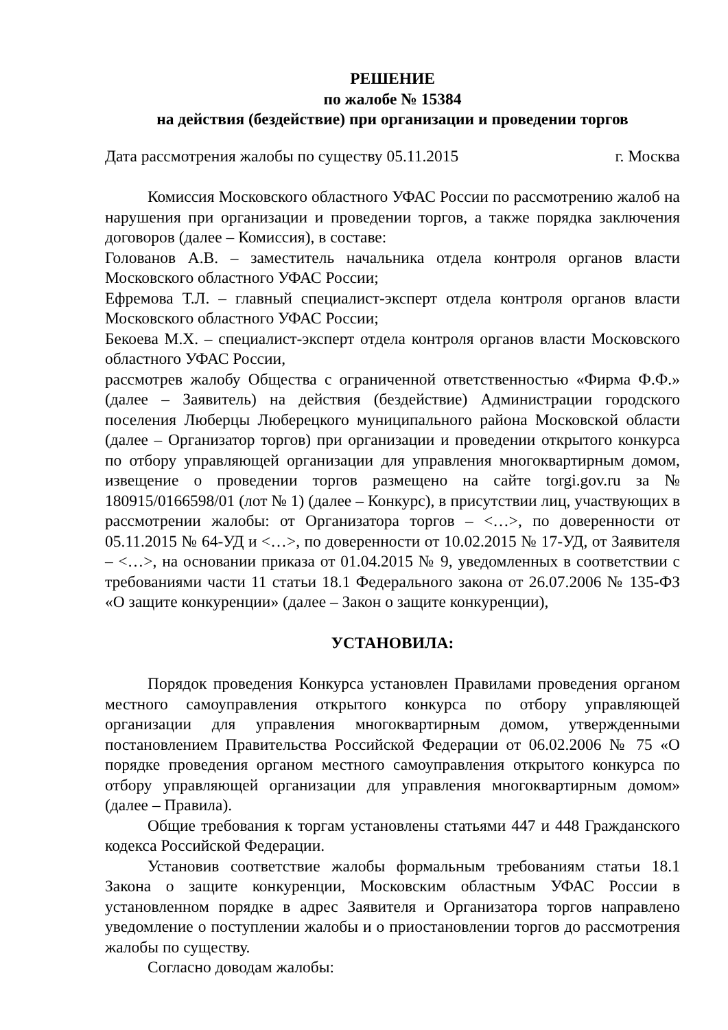РЕШЕНИЕ
по жалобе № 15384
на действия (бездействие) при организации и проведении торгов
Дата рассмотрения жалобы по существу 05.11.2015 г. Москва
Комиссия Московского областного УФАС России по рассмотрению жалоб на нарушения при организации и проведении торгов, а также порядка заключения договоров (далее – Комиссия), в составе:
Голованов А.В. – заместитель начальника отдела контроля органов власти Московского областного УФАС России;
Ефремова Т.Л. – главный специалист-эксперт отдела контроля органов власти Московского областного УФАС России;
Бекоева М.Х. – специалист-эксперт отдела контроля органов власти Московского областного УФАС России,
рассмотрев жалобу Общества с ограниченной ответственностью «Фирма Ф.Ф.» (далее – Заявитель) на действия (бездействие) Администрации городского поселения Люберцы Люберецкого муниципального района Московской области (далее – Организатор торгов) при организации и проведении открытого конкурса по отбору управляющей организации для управления многоквартирным домом, извещение о проведении торгов размещено на сайте torgi.gov.ru за № 180915/0166598/01 (лот № 1) (далее – Конкурс), в присутствии лиц, участвующих в рассмотрении жалобы: от Организатора торгов – <…>, по доверенности от 05.11.2015 № 64-УД и <…>, по доверенности от 10.02.2015 № 17-УД, от Заявителя – <…>, на основании приказа от 01.04.2015 № 9, уведомленных в соответствии с требованиями части 11 статьи 18.1 Федерального закона от 26.07.2006 № 135-ФЗ «О защите конкуренции» (далее – Закон о защите конкуренции),
УСТАНОВИЛА:
Порядок проведения Конкурса установлен Правилами проведения органом местного самоуправления открытого конкурса по отбору управляющей организации для управления многоквартирным домом, утвержденными постановлением Правительства Российской Федерации от 06.02.2006 № 75 «О порядке проведения органом местного самоуправления открытого конкурса по отбору управляющей организации для управления многоквартирным домом» (далее – Правила).
Общие требования к торгам установлены статьями 447 и 448 Гражданского кодекса Российской Федерации.
Установив соответствие жалобы формальным требованиям статьи 18.1 Закона о защите конкуренции, Московским областным УФАС России в установленном порядке в адрес Заявителя и Организатора торгов направлено уведомление о поступлении жалобы и о приостановлении торгов до рассмотрения жалобы по существу.
Согласно доводам жалобы: